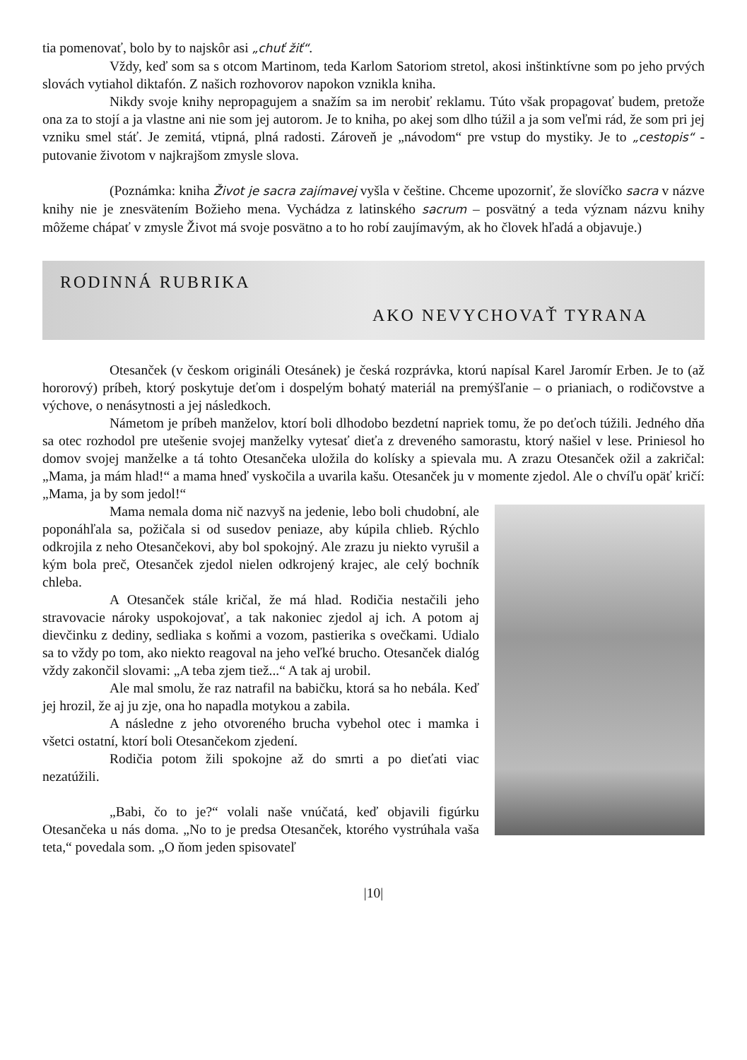tia pomenovať, bolo by to najskôr asi „chuť žiť“.
Vždy, keď som sa s otcom Martinom, teda Karlom Satoriom stretol, akosi inštinktívne som po jeho prvých slovách vytiahol diktafón. Z našich rozhovorov napokon vznikla kniha.
Nikdy svoje knihy nepropagujem a snažím sa im nerobiť reklamu. Túto však propagovať budem, pretože ona za to stojí a ja vlastne ani nie som jej autorom. Je to kniha, po akej som dlho túžil a ja som veľmi rád, že som pri jej vzniku smel stáť. Je zemitá, vtipná, plná radosti. Zároveň je „návodom“ pre vstup do mystiky. Je to „cestopis“ - putovanie životom v najkrajšom zmysle slova.
(Poznámka: kniha Život je sacra zajímavej vyšla v češtine. Chceme upozorniť, že slovíčko sacra v názve knihy nie je znesvätením Božieho mena. Vychádza z latinského sacrum – posvätný a teda význam názvu knihy môžeme chápať v zmysle Život má svoje posvätno a to ho robí zaujímavým, ak ho človek hľadá a objavuje.)
RODINNÁ RUBRIKA
AKO NEVYCHOVAŤ TYRANA
Otesanček (v českom origináli Otesánek) je česká rozprávka, ktorú napísal Karel Jaromír Erben. Je to (až hororový) príbeh, ktorý poskytuje deťom i dospelým bohatý materiál na premýšľanie – o prianiach, o rodičovstve a výchove, o nenásytnosti a jej následkoch.
Námetom je príbeh manželov, ktorí boli dlhodobo bezdetní napriek tomu, že po deťoch túžili. Jedného dňa sa otec rozhodol pre utešenie svojej manželky vytesať dieťa z dreveného samorastu, ktorý našiel v lese. Priniesol ho domov svojej manželke a tá tohto Otesančeka uložila do kolísky a spievala mu. A zrazu Otesanček ožil a zakričal: „Mama, ja mám hlad!“ a mama hneď vyskočila a uvarila kašu. Otesanček ju v momente zjedol. Ale o chvíľu opäť kričí: „Mama, ja by som jedol!“
Mama nemala doma nič nazvyš na jedenie, lebo boli chudobní, ale poponáhľala sa, požičala si od susedov peniaze, aby kúpila chlieb. Rýchlo odkrojila z neho Otesančekovi, aby bol spokojný. Ale zrazu ju niekto vyrušil a kým bola preč, Otesanček zjedol nielen odkrojený krajec, ale celý bochník chleba.
A Otesanček stále kričal, že má hlad. Rodičia nestačili jeho stravovacie nároky uspokojovať, a tak nakoniec zjedol aj ich. A potom aj dievčinku z dediny, sedliaka s koňmi a vozom, pastierika s ovečkami. Udialo sa to vždy po tom, ako niekto reagoval na jeho veľké brucho. Otesanček dialóg vždy zakončil slovami: „A teba zjem tiež...“ A tak aj urobil.
Ale mal smolu, že raz natrafil na babičku, ktorá sa ho nebála. Keď jej hrozil, že aj ju zje, ona ho napadla motykou a zabila.
A následne z jeho otvoreného brucha vybehol otec i mamka i všetci ostatní, ktorí boli Otesančekom zjedení.
Rodičia potom žili spokojne až do smrti a po dieťati viac nezatúžili.
„Babi, čo to je?“ volali naše vnúčatá, keď objavili figúrku Otesančeka u nás doma. „No to je predsa Otesanček, ktorého vystrúhala vaša teta,“ povedala som. „O ňom jeden spisovateľ
|10|